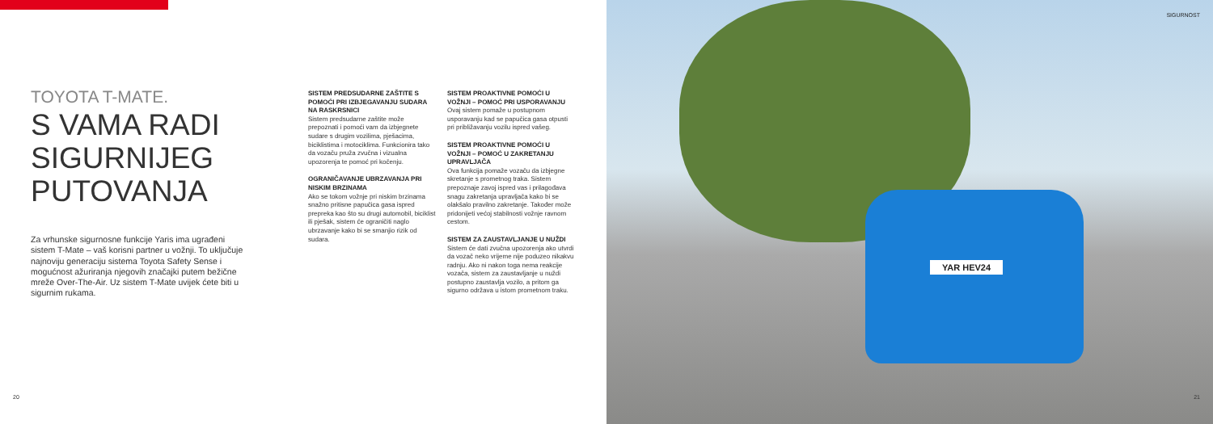TOYOTA T-MATE.
S VAMA RADI SIGURNIJEG PUTOVANJA
Za vrhunske sigurnosne funkcije Yaris ima ugrađeni sistem T-Mate – vaš korisni partner u vožnji. To uključuje najnoviju generaciju sistema Toyota Safety Sense i mogućnost ažuriranja njegovih značajki putem bežične mreže Over-The-Air. Uz sistem T-Mate uvijek ćete biti u sigurnim rukama.
SISTEM PREDSUDARNE ZAŠTITE S POMOĆI PRI IZBJEGAVANJU SUDARA NA RASKRSNICI
Sistem predsudarne zaštite može prepoznati i pomoći vam da izbjegnete sudare s drugim vozilima, pješacima, biciklistima i motociklima. Funkcionira tako da vozaču pruža zvučna i vizualna upozorenja te pomoć pri kočenju.
OGRANIČAVANJE UBRZAVANJA PRI NISKIM BRZINAMA
Ako se tokom vožnje pri niskim brzinama snažno pritisne papučica gasa ispred prepreka kao što su drugi automobil, biciklist ili pješak, sistem će ograničiti naglo ubrzavanje kako bi se smanjio rizik od sudara.
SISTEM PROAKTIVNE POMOĆI U VOŽNJI – POMOĆ PRI USPORAVANJU
Ovaj sistem pomaže u postupnom usporavanju kad se papučica gasa otpusti pri približavanju vozilu ispred vašeg.
SISTEM PROAKTIVNE POMOĆI U VOŽNJI – POMOĆ U ZAKRETANJU UPRAVLJAČA
Ova funkcija pomaže vozaču da izbjegne skretanje s prometnog traka. Sistem prepoznaje zavoj ispred vas i prilagođava snagu zakretanja upravljača kako bi se olakšalo pravilno zakretanje. Također može pridonijeti većoj stabilnosti vožnje ravnom cestom.
SISTEM ZA ZAUSTAVLJANJE U NUŽDI
Sistem će dati zvučna upozorenja ako utvrdi da vozač neko vrijeme nije poduzeo nikakvu radnju. Ako ni nakon toga nema reakcije vozača, sistem za zaustavljanje u nuždi postupno zaustavlja vozilo, a pritom ga sigurno održava u istom prometnom traku.
20
YAR HEV24
SIGURNOST
21